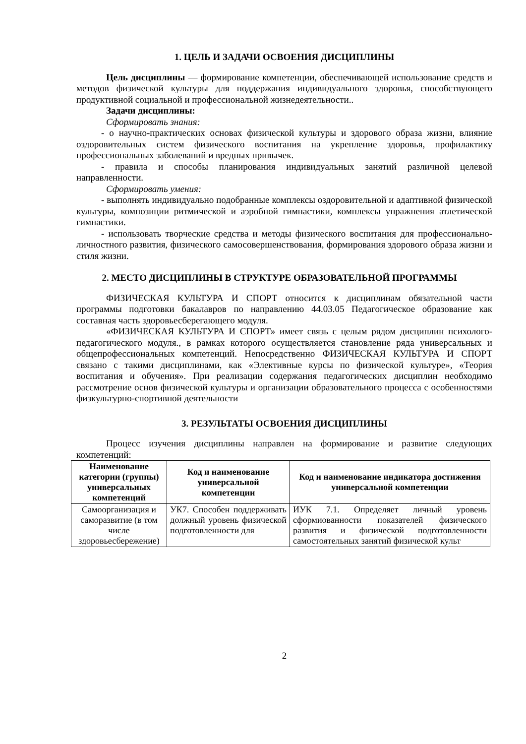1. ЦЕЛЬ И ЗАДАЧИ ОСВОЕНИЯ ДИСЦИПЛИНЫ
Цель дисциплины — формирование компетенции, обеспечивающей использование средств и методов физической культуры для поддержания индивидуального здоровья, способствующего продуктивной социальной и профессиональной жизнедеятельности..
Задачи дисциплины:
Сформировать знания:
- о научно-практических основах физической культуры и здорового образа жизни, влияние оздоровительных систем физического воспитания на укрепление здоровья, профилактику профессиональных заболеваний и вредных привычек.
- правила и способы планирования индивидуальных занятий различной целевой направленности.
Сформировать умения:
- выполнять индивидуально подобранные комплексы оздоровительной и адаптивной физической культуры, композиции ритмической и аэробной гимнастики, комплексы упражнения атлетической гимнастики.
- использовать творческие средства и методы физического воспитания для профессионально-личностного развития, физического самосовершенствования, формирования здорового образа жизни и стиля жизни.
2. МЕСТО ДИСЦИПЛИНЫ В СТРУКТУРЕ ОБРАЗОВАТЕЛЬНОЙ ПРОГРАММЫ
ФИЗИЧЕСКАЯ КУЛЬТУРА И СПОРТ относится к дисциплинам обязательной части программы подготовки бакалавров по направлению 44.03.05 Педагогическое образование как составная часть здоровьесберегающего модуля.
«ФИЗИЧЕСКАЯ КУЛЬТУРА И СПОРТ» имеет связь с целым рядом дисциплин психолого-педагогического модуля., в рамках которого осуществляется становление ряда универсальных и общепрофессиональных компетенций. Непосредственно ФИЗИЧЕСКАЯ КУЛЬТУРА И СПОРТ связано с такими дисциплинами, как «Элективные курсы по физической культуре», «Теория воспитания и обучения». При реализации содержания педагогических дисциплин необходимо рассмотрение основ физической культуры и организации образовательного процесса с особенностями физкультурно-спортивной деятельности
3. РЕЗУЛЬТАТЫ ОСВОЕНИЯ ДИСЦИПЛИНЫ
Процесс изучения дисциплины направлен на формирование и развитие следующих компетенций:
| Наименование категории (группы) универсальных компетенций | Код и наименование универсальной компетенции | Код и наименование индикатора достижения универсальной компетенции |
| --- | --- | --- |
| Самоорганизация и саморазвитие (в том числе здоровьесбережение) | УК7. Способен поддерживать должный уровень физической подготовленности для | ИУК 7.1. Определяет личный уровень сформиованности показателей физического развития и физической подготовленности самостоятельных занятий физической культ |
2